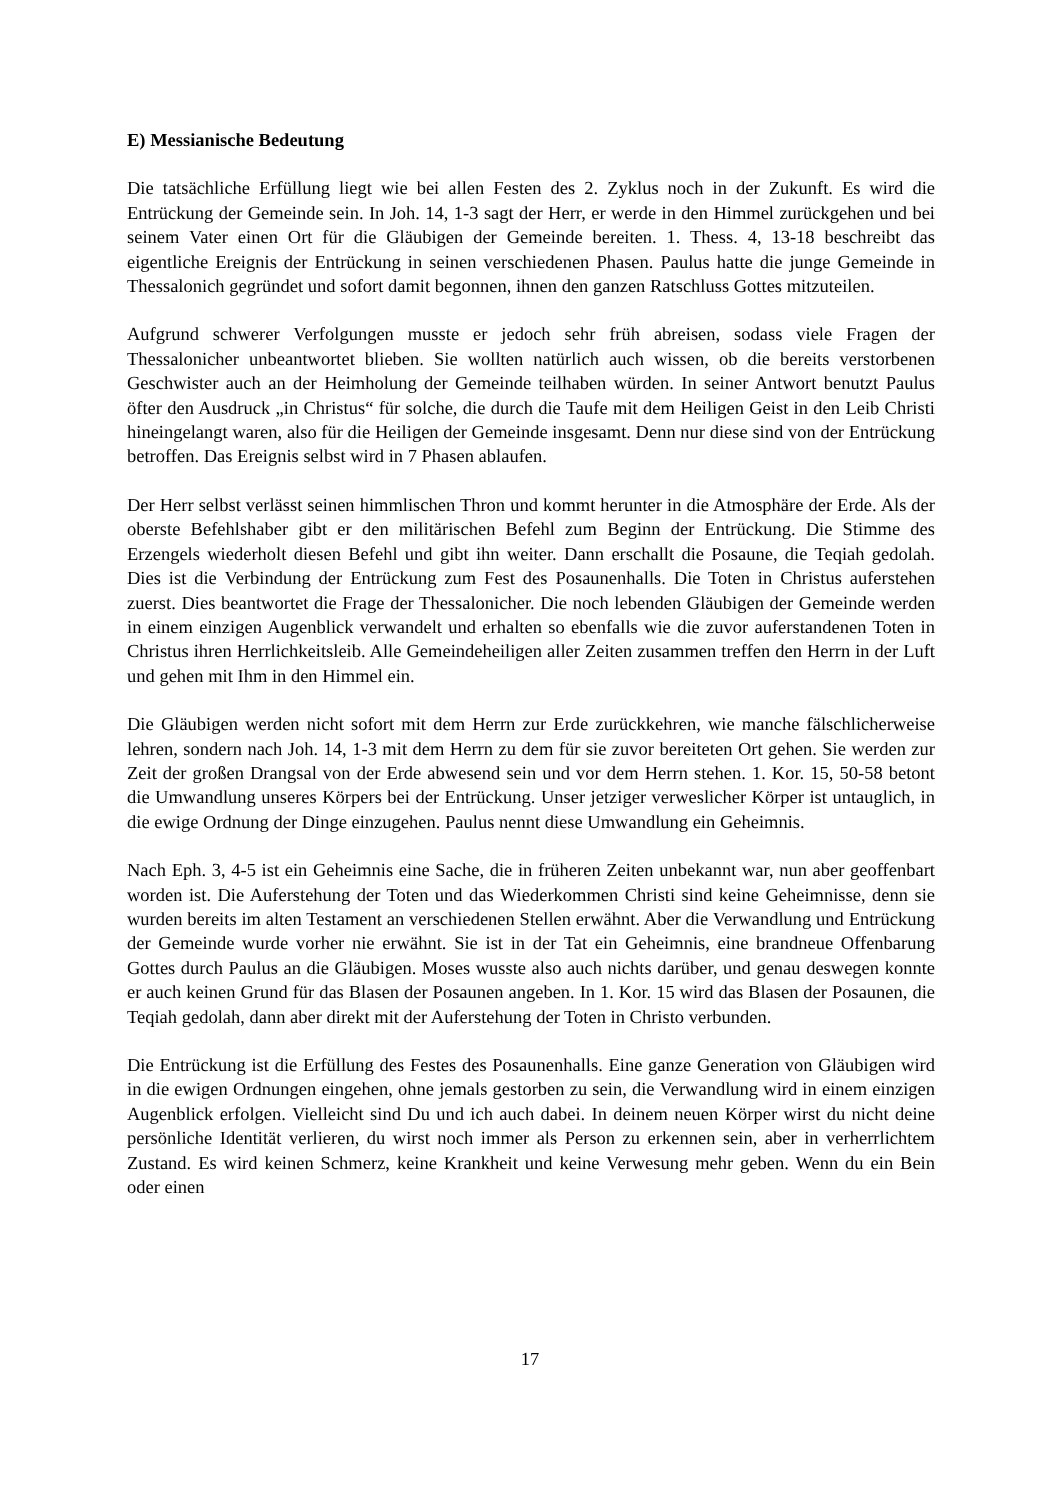E) Messianische Bedeutung
Die tatsächliche Erfüllung liegt wie bei allen Festen des 2. Zyklus noch in der Zukunft. Es wird die Entrückung der Gemeinde sein. In Joh. 14, 1-3 sagt der Herr, er werde in den Himmel zurückgehen und bei seinem Vater einen Ort für die Gläubigen der Gemeinde bereiten. 1. Thess. 4, 13-18 beschreibt das eigentliche Ereignis der Entrückung in seinen verschiedenen Phasen. Paulus hatte die junge Gemeinde in Thessalonich gegründet und sofort damit begonnen, ihnen den ganzen Ratschluss Gottes mitzuteilen.
Aufgrund schwerer Verfolgungen musste er jedoch sehr früh abreisen, sodass viele Fragen der Thessalonicher unbeantwortet blieben. Sie wollten natürlich auch wissen, ob die bereits verstorbenen Geschwister auch an der Heimholung der Gemeinde teilhaben würden. In seiner Antwort benutzt Paulus öfter den Ausdruck „in Christus“ für solche, die durch die Taufe mit dem Heiligen Geist in den Leib Christi hineingelangt waren, also für die Heiligen der Gemeinde insgesamt. Denn nur diese sind von der Entrückung betroffen. Das Ereignis selbst wird in 7 Phasen ablaufen.
Der Herr selbst verlässt seinen himmlischen Thron und kommt herunter in die Atmosphäre der Erde. Als der oberste Befehlshaber gibt er den militärischen Befehl zum Beginn der Entrückung. Die Stimme des Erzengels wiederholt diesen Befehl und gibt ihn weiter. Dann erschallt die Posaune, die Teqiah gedolah. Dies ist die Verbindung der Entrückung zum Fest des Posaunenhalls. Die Toten in Christus auferstehen zuerst. Dies beantwortet die Frage der Thessalonicher. Die noch lebenden Gläubigen der Gemeinde werden in einem einzigen Augenblick verwandelt und erhalten so ebenfalls wie die zuvor auferstandenen Toten in Christus ihren Herrlichkeitsleib. Alle Gemeindeheiligen aller Zeiten zusammen treffen den Herrn in der Luft und gehen mit Ihm in den Himmel ein.
Die Gläubigen werden nicht sofort mit dem Herrn zur Erde zurückkehren, wie manche fälschlicherweise lehren, sondern nach Joh. 14, 1-3 mit dem Herrn zu dem für sie zuvor bereiteten Ort gehen. Sie werden zur Zeit der großen Drangsal von der Erde abwesend sein und vor dem Herrn stehen. 1. Kor. 15, 50-58 betont die Umwandlung unseres Körpers bei der Entrückung. Unser jetziger verweslicher Körper ist untauglich, in die ewige Ordnung der Dinge einzugehen. Paulus nennt diese Umwandlung ein Geheimnis.
Nach Eph. 3, 4-5 ist ein Geheimnis eine Sache, die in früheren Zeiten unbekannt war, nun aber geoffenbart worden ist. Die Auferstehung der Toten und das Wiederkommen Christi sind keine Geheimnisse, denn sie wurden bereits im alten Testament an verschiedenen Stellen erwähnt. Aber die Verwandlung und Entrückung der Gemeinde wurde vorher nie erwähnt. Sie ist in der Tat ein Geheimnis, eine brandneue Offenbarung Gottes durch Paulus an die Gläubigen. Moses wusste also auch nichts darüber, und genau deswegen konnte er auch keinen Grund für das Blasen der Posaunen angeben. In 1. Kor. 15 wird das Blasen der Posaunen, die Teqiah gedolah, dann aber direkt mit der Auferstehung der Toten in Christo verbunden.
Die Entrückung ist die Erfüllung des Festes des Posaunenhalls. Eine ganze Generation von Gläubigen wird in die ewigen Ordnungen eingehen, ohne jemals gestorben zu sein, die Verwandlung wird in einem einzigen Augenblick erfolgen. Vielleicht sind Du und ich auch dabei. In deinem neuen Körper wirst du nicht deine persönliche Identität verlieren, du wirst noch immer als Person zu erkennen sein, aber in verherrlichtem Zustand. Es wird keinen Schmerz, keine Krankheit und keine Verwesung mehr geben. Wenn du ein Bein oder einen
17